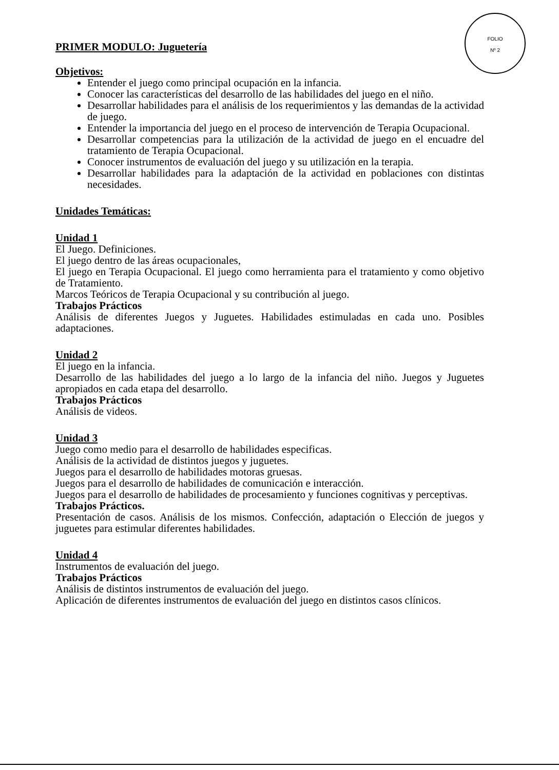FOLIO
Nº 2
PRIMER MODULO: Juguetería
Objetivos:
Entender el juego como principal ocupación en la infancia.
Conocer las características del desarrollo de las habilidades del juego en el niño.
Desarrollar habilidades para el análisis de los requerimientos y las demandas de la actividad de juego.
Entender la importancia del juego en el proceso de intervención de Terapia Ocupacional.
Desarrollar competencias para la utilización de la actividad de juego en el encuadre del tratamiento de Terapia Ocupacional.
Conocer instrumentos de evaluación del juego y su utilización en la terapia.
Desarrollar habilidades para la adaptación de la actividad en poblaciones con distintas necesidades.
Unidades Temáticas:
Unidad 1
El Juego. Definiciones.
El juego dentro de las áreas ocupacionales,
El juego en Terapia Ocupacional. El juego como herramienta para el tratamiento y como objetivo de Tratamiento.
Marcos Teóricos de Terapia Ocupacional y su contribución al juego.
Trabajos Prácticos
Análisis de diferentes Juegos y Juguetes. Habilidades estimuladas en cada uno. Posibles adaptaciones.
Unidad 2
El juego en la infancia.
Desarrollo de las habilidades del juego a lo largo de la infancia del niño. Juegos y Juguetes apropiados en cada etapa del desarrollo.
Trabajos Prácticos
Análisis de videos.
Unidad 3
Juego como medio para el desarrollo de habilidades especificas.
Análisis de la actividad de distintos juegos y juguetes.
Juegos para el desarrollo de habilidades motoras gruesas.
Juegos para el desarrollo de habilidades de comunicación e interacción.
Juegos para el desarrollo de habilidades de procesamiento y funciones cognitivas y perceptivas.
Trabajos Prácticos.
Presentación de casos. Análisis de los mismos. Confección, adaptación o Elección de juegos y juguetes para estimular diferentes habilidades.
Unidad 4
Instrumentos de evaluación del juego.
Trabajos Prácticos
Análisis de distintos instrumentos de evaluación del juego.
Aplicación de diferentes instrumentos de evaluación del juego en distintos casos clínicos.